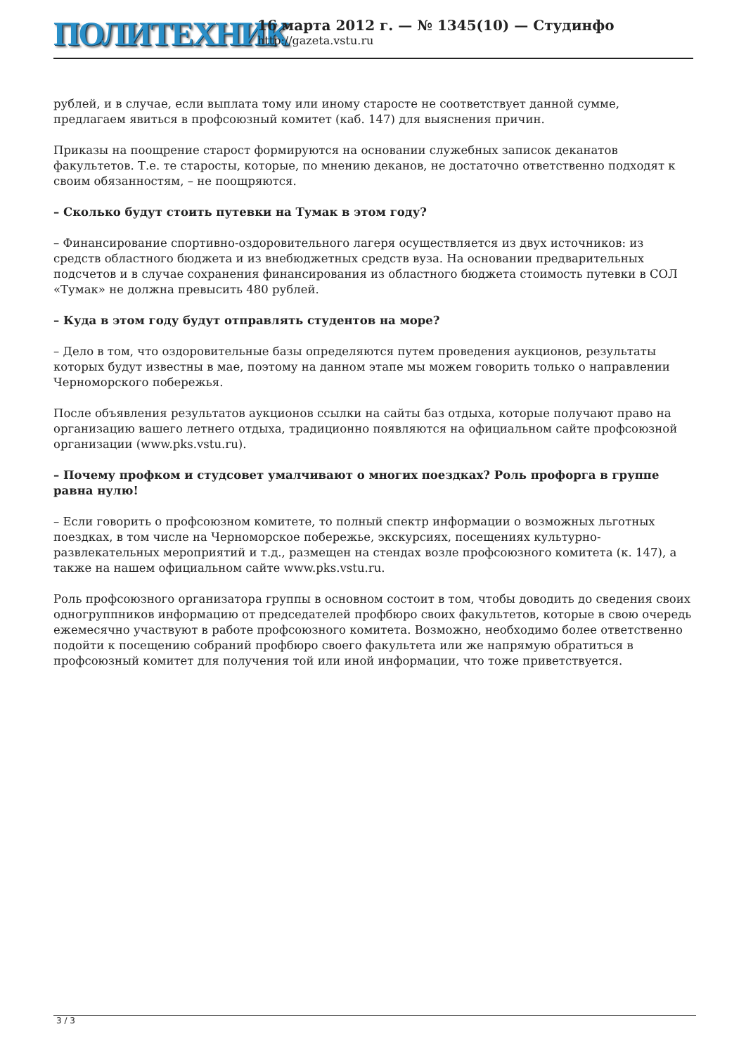ПОЛИТЕХНИК
16 марта 2012 г. — № 1345(10) — Студинфо
http://gazeta.vstu.ru
рублей, и в случае, если выплата тому или иному старосте не соответствует данной сумме, предлагаем явиться в профсоюзный комитет (каб. 147) для выяснения причин.
Приказы на поощрение старост формируются на основании служебных записок деканатов факультетов. Т.е. те старосты, которые, по мнению деканов, не достаточно ответственно подходят к своим обязанностям, – не поощряются.
– Сколько будут стоить путевки на Тумак в этом году?
– Финансирование спортивно-оздоровительного лагеря осуществляется из двух источников: из средств областного бюджета и из внебюджетных средств вуза. На основании предварительных подсчетов и в случае сохранения финансирования из областного бюджета стоимость путевки в СОЛ «Тумак» не должна превысить 480 рублей.
– Куда в этом году будут отправлять студентов на море?
– Дело в том, что оздоровительные базы определяются путем проведения аукционов, результаты которых будут известны в мае, поэтому на данном этапе мы можем говорить только о направлении Черноморского побережья.
После объявления результатов аукционов ссылки на сайты баз отдыха, которые получают право на организацию вашего летнего отдыха, традиционно появляются на официальном сайте профсоюзной организации (www.pks.vstu.ru).
– Почему профком и студсовет умалчивают о многих поездках? Роль профорга в группе равна нулю!
– Если говорить о профсоюзном комитете, то полный спектр информации о возможных льготных поездках, в том числе на Черноморское побережье, экскурсиях, посещениях культурно-развлекательных мероприятий и т.д., размещен на стендах возле профсоюзного комитета (к. 147), а также на нашем официальном сайте www.pks.vstu.ru.
Роль профсоюзного организатора группы в основном состоит в том, чтобы доводить до сведения своих одногруппников информацию от председателей профбюро своих факультетов, которые в свою очередь ежемесячно участвуют в работе профсоюзного комитета. Возможно, необходимо более ответственно подойти к посещению собраний профбюро своего факультета или же напрямую обратиться в профсоюзный комитет для получения той или иной информации, что тоже приветствуется.
3 / 3